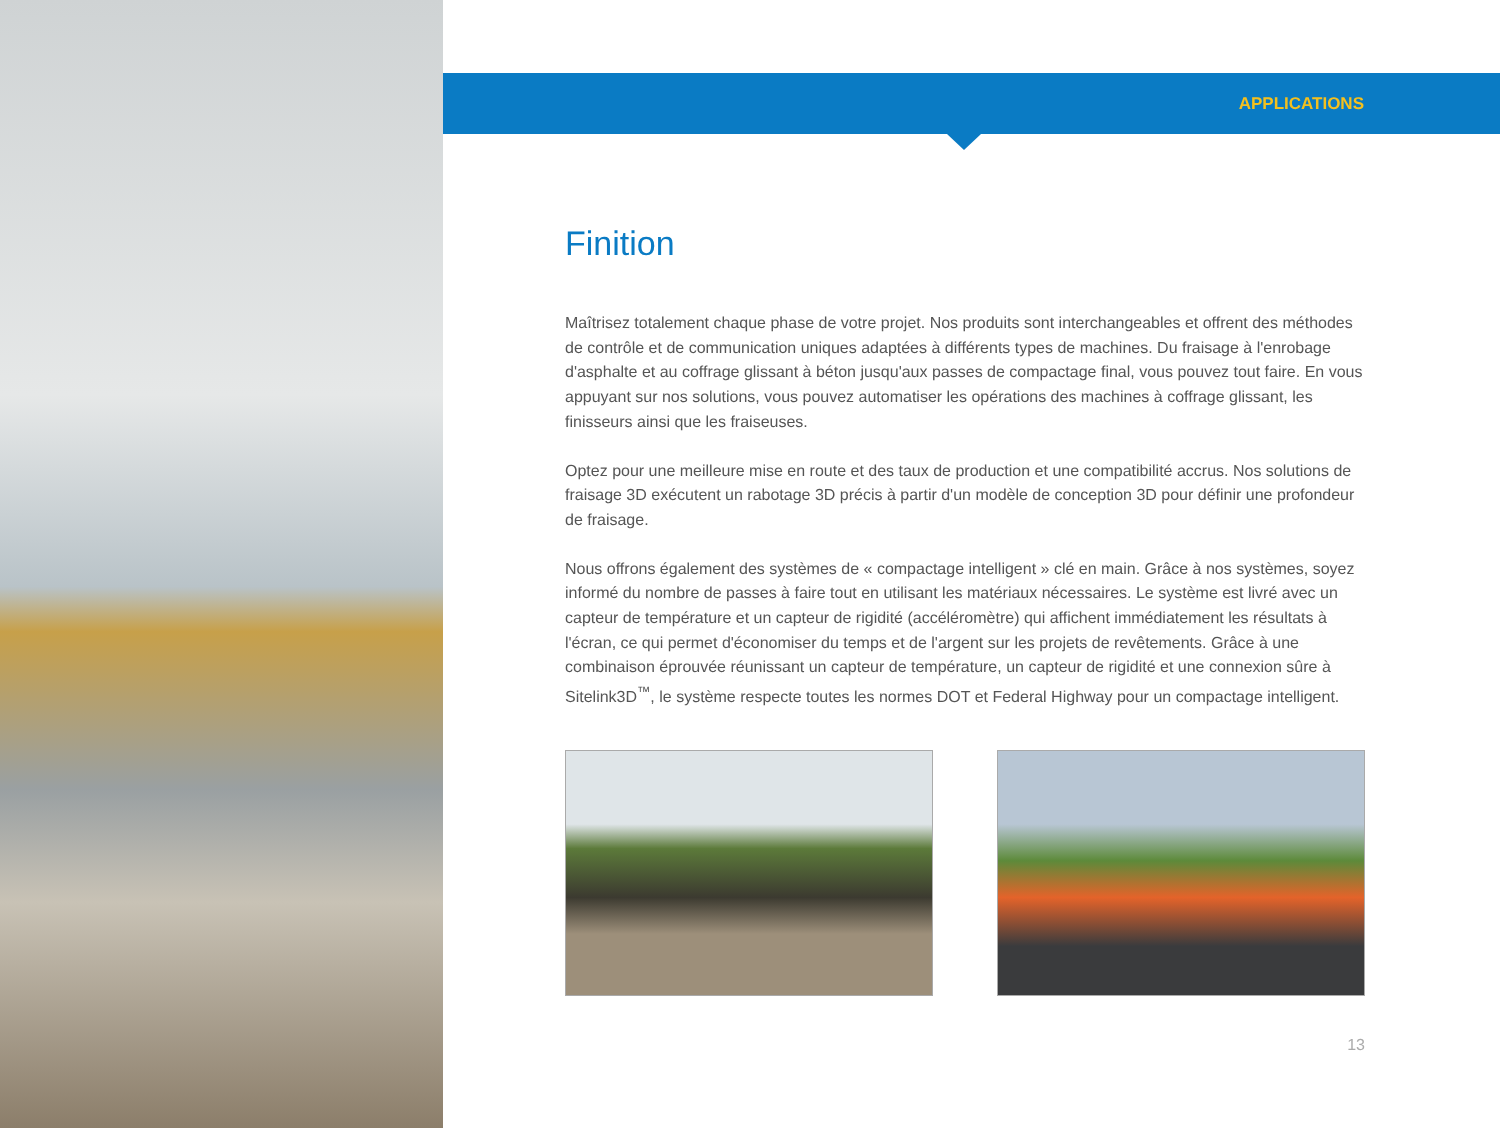APPLICATIONS
Finition
Maîtrisez totalement chaque phase de votre projet. Nos produits sont interchangeables et offrent des méthodes de contrôle et de communication uniques adaptées à différents types de machines. Du fraisage à l'enrobage d'asphalte et au coffrage glissant à béton jusqu'aux passes de compactage final, vous pouvez tout faire. En vous appuyant sur nos solutions, vous pouvez automatiser les opérations des machines à coffrage glissant, les finisseurs ainsi que les fraiseuses.
Optez pour une meilleure mise en route et des taux de production et une compatibilité accrus. Nos solutions de fraisage 3D exécutent un rabotage 3D précis à partir d'un modèle de conception 3D pour définir une profondeur de fraisage.
Nous offrons également des systèmes de « compactage intelligent » clé en main. Grâce à nos systèmes, soyez informé du nombre de passes à faire tout en utilisant les matériaux nécessaires. Le système est livré avec un capteur de température et un capteur de rigidité (accéléromètre) qui affichent immédiatement les résultats à l'écran, ce qui permet d'économiser du temps et de l'argent sur les projets de revêtements. Grâce à une combinaison éprouvée réunissant un capteur de température, un capteur de rigidité et une connexion sûre à Sitelink3D<sup>™</sup>, le système respecte toutes les normes DOT et Federal Highway pour un compactage intelligent.
13